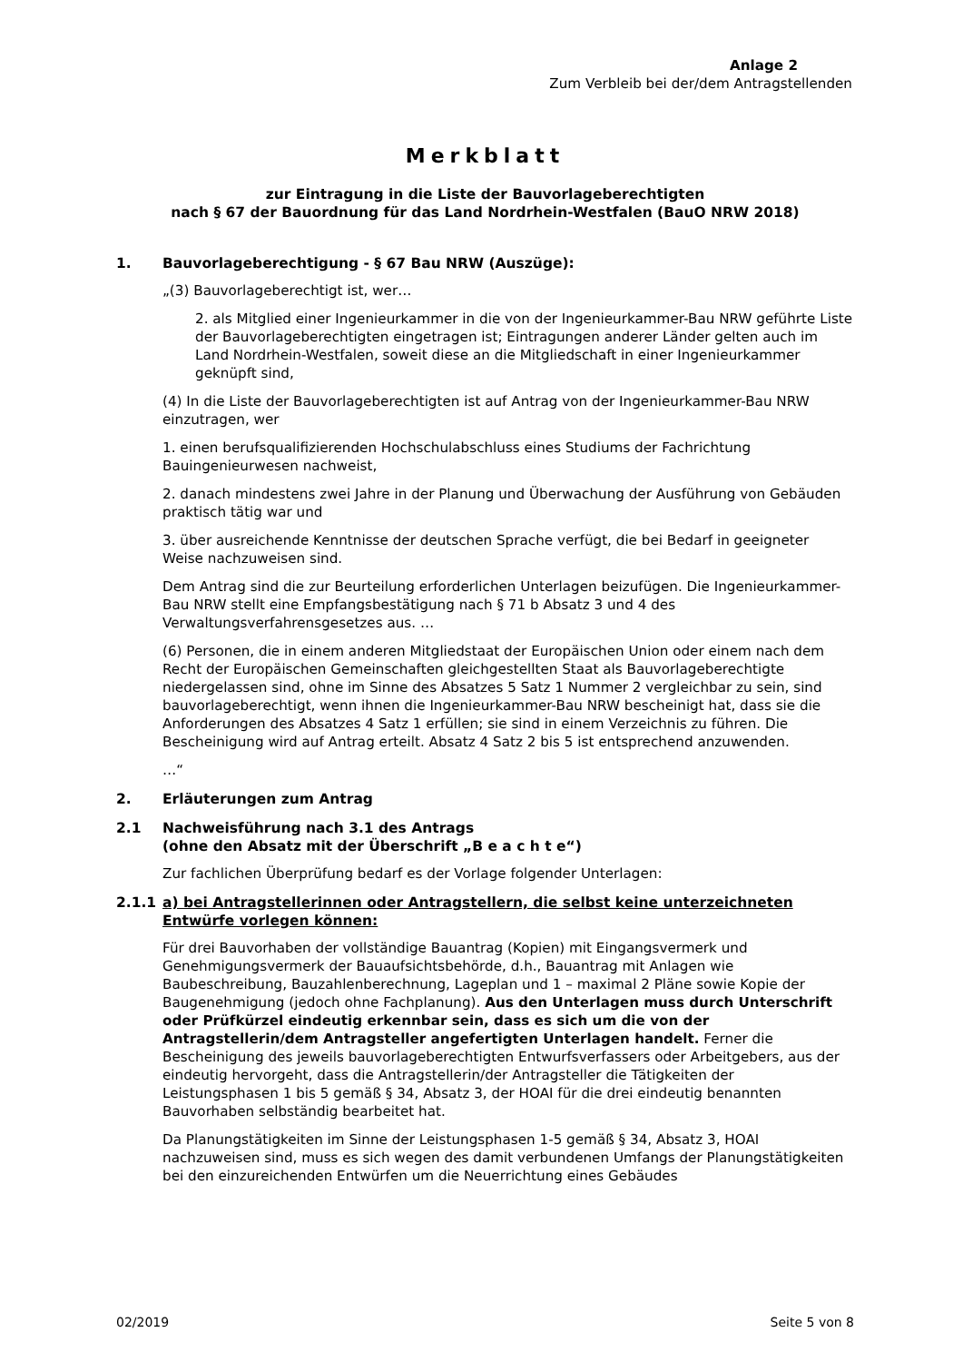Anlage 2
Zum Verbleib bei der/dem Antragstellenden
Merkblatt
zur Eintragung in die Liste der Bauvorlageberechtigten
nach § 67 der Bauordnung für das Land Nordrhein-Westfalen (BauO NRW 2018)
1. Bauvorlageberechtigung - § 67 Bau NRW (Auszüge):
„(3) Bauvorlageberechtigt ist, wer…
2. als Mitglied einer Ingenieurkammer in die von der Ingenieurkammer-Bau NRW geführte Liste der Bauvorlageberechtigten eingetragen ist; Eintragungen anderer Länder gelten auch im Land Nordrhein-Westfalen, soweit diese an die Mitgliedschaft in einer Ingenieurkammer geknüpft sind,
(4) In die Liste der Bauvorlageberechtigten ist auf Antrag von der Ingenieurkammer-Bau NRW einzutragen, wer
1. einen berufsqualifizierenden Hochschulabschluss eines Studiums der Fachrichtung Bauingenieurwesen nachweist,
2. danach mindestens zwei Jahre in der Planung und Überwachung der Ausführung von Gebäuden praktisch tätig war und
3. über ausreichende Kenntnisse der deutschen Sprache verfügt, die bei Bedarf in geeigneter Weise nachzuweisen sind.
Dem Antrag sind die zur Beurteilung erforderlichen Unterlagen beizufügen. Die Ingenieurkammer-Bau NRW stellt eine Empfangsbestätigung nach § 71 b Absatz 3 und 4 des Verwaltungsverfahrensgesetzes aus. …
(6) Personen, die in einem anderen Mitgliedstaat der Europäischen Union oder einem nach dem Recht der Europäischen Gemeinschaften gleichgestellten Staat als Bauvorlageberechtigte niedergelassen sind, ohne im Sinne des Absatzes 5 Satz 1 Nummer 2 vergleichbar zu sein, sind bauvorlageberechtigt, wenn ihnen die Ingenieurkammer-Bau NRW bescheinigt hat, dass sie die Anforderungen des Absatzes 4 Satz 1 erfüllen; sie sind in einem Verzeichnis zu führen. Die Bescheinigung wird auf Antrag erteilt. Absatz 4 Satz 2 bis 5 ist entsprechend anzuwenden.
…“
2. Erläuterungen zum Antrag
2.1 Nachweisführung nach 3.1 des Antrags
(ohne den Absatz mit der Überschrift „B e a c h t e“)
Zur fachlichen Überprüfung bedarf es der Vorlage folgender Unterlagen:
2.1.1 a) bei Antragstellerinnen oder Antragstellern, die selbst keine unterzeichneten Entwürfe vorlegen können:
Für drei Bauvorhaben der vollständige Bauantrag (Kopien) mit Eingangsvermerk und Genehmigungsvermerk der Bauaufsichtsbehörde, d.h., Bauantrag mit Anlagen wie Baubeschreibung, Bauzahlenberechnung, Lageplan und 1 – maximal 2 Pläne sowie Kopie der Baugenehmigung (jedoch ohne Fachplanung). Aus den Unterlagen muss durch Unterschrift oder Prüfkürzel eindeutig erkennbar sein, dass es sich um die von der Antragstellerin/dem Antragsteller angefertigten Unterlagen handelt. Ferner die Bescheinigung des jeweils bauvorlageberechtigten Entwurfsverfassers oder Arbeitgebers, aus der eindeutig hervorgeht, dass die Antragstellerin/der Antragsteller die Tätigkeiten der Leistungsphasen 1 bis 5 gemäß § 34, Absatz 3, der HOAI für die drei eindeutig benannten Bauvorhaben selbständig bearbeitet hat.
Da Planungstätigkeiten im Sinne der Leistungsphasen 1-5 gemäß § 34, Absatz 3, HOAI nachzuweisen sind, muss es sich wegen des damit verbundenen Umfangs der Planungstätigkeiten bei den einzureichenden Entwürfen um die Neuerrichtung eines Gebäudes
02/2019 Seite 5 von 8